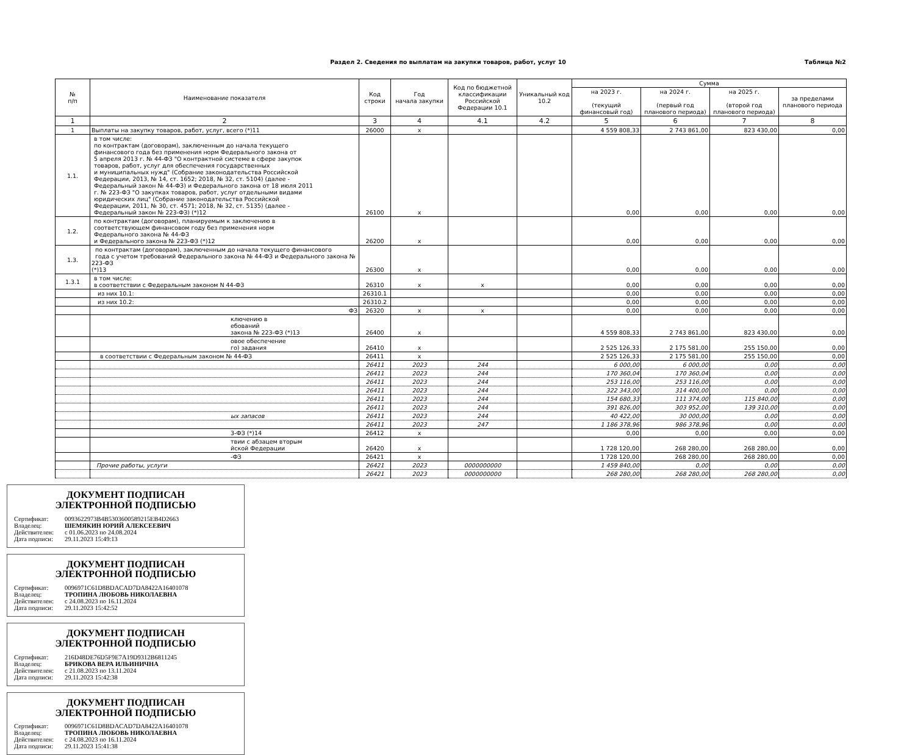Раздел 2. Сведения по выплатам на закупки товаров, работ, услуг 10
Таблица №2
| № п/п | Наименование показателя | Код строки | Год начала закупки | Код по бюджетной классификации Российской Федерации 10.1 | Уникальный код 10.2 | Сумма | | | |
| --- | --- | --- | --- | --- | --- | --- | --- | --- | --- |
| | | | | | | на 2023 г. (текущий финансовый год) | на 2024 г. (первый год планового периода) | на 2025 г. (второй год планового периода) | за пределами планового периода |
| 1 | 2 | 3 | 4 | 4.1 | 4.2 | 5 | 6 | 7 | 8 |
| 1 | Выплаты на закупку товаров, работ, услуг, всего (*)11 | 26000 | x | | | 4 559 808,33 | 2 743 861,00 | 823 430,00 | 0,00 |
| 1.1. | в том числе: по контрактам (договорам), заключенным до начала текущего финансового года без применения норм Федерального закона от 5 апреля 2013 г. № 44-ФЗ "О контрактной системе в сфере закупок товаров, работ, услуг для обеспечения государственных и муниципальных нужд" (Собрание законодательства Российской Федерации, 2013, № 14, ст. 1652; 2018, № 32, ст. 5104) (далее - Федеральный закон № 44-ФЗ) и Федерального закона от 18 июля 2011 г. № 223-ФЗ "О закупках товаров, работ, услуг отдельными видами юридических лиц" (Собрание законодательства Российской Федерации, 2011, № 30, ст. 4571; 2018, № 32, ст. 5135) (далее - Федеральный закон № 223-ФЗ) (*)12 | 26100 | x | | | 0,00 | 0,00 | 0,00 | 0,00 |
| 1.2. | по контрактам (договорам), планируемым к заключению в соответствующем финансовом году без применения норм Федерального закона № 44-ФЗ и Федерального закона № 223-ФЗ (*)12 | 26200 | x | | | 0,00 | 0,00 | 0,00 | 0,00 |
| 1.3. | по контрактам (договорам), заключенным до начала текущего финансового года с учетом требований Федерального закона № 44-ФЗ и Федерального закона № 223-ФЗ (*)13 | 26300 | x | | | 0,00 | 0,00 | 0,00 | 0,00 |
| 1.3.1 | в том числе: в соответствии с Федеральным законом N 44-ФЗ | 26310 | x | x | | 0,00 | 0,00 | 0,00 | 0,00 |
| | из них 10.1: | 26310.1 | | | | 0,00 | 0,00 | 0,00 | 0,00 |
| | из них 10.2: | 26310.2 | | | | 0,00 | 0,00 | 0,00 | 0,00 |
| | ФЗ | 26320 | x | x | | 0,00 | 0,00 | 0,00 | 0,00 |
| | ключению в ебований закона № 223-ФЗ (*)13 | 26400 | x | | | 4 559 808,33 | 2 743 861,00 | 823 430,00 | 0,00 |
| | овое обеспечение го) задания | 26410 | x | | | 2 525 126,33 | 2 175 581,00 | 255 150,00 | 0,00 |
| | в соответствии с Федеральным законом № 44-ФЗ | 26411 | x | | | 2 525 126,33 | 2 175 581,00 | 255 150,00 | 0,00 |
| | | 26411 | 2023 | 244 | | 6 000,00 | 6 000,00 | 0,00 | 0,00 |
| | | 26411 | 2023 | 244 | | 170 360,04 | 170 360,04 | 0,00 | 0,00 |
| | | 26411 | 2023 | 244 | | 253 116,00 | 253 116,00 | 0,00 | 0,00 |
| | | 26411 | 2023 | 244 | | 322 343,00 | 314 400,00 | 0,00 | 0,00 |
| | | 26411 | 2023 | 244 | | 154 680,33 | 111 374,00 | 115 840,00 | 0,00 |
| | | 26411 | 2023 | 244 | | 391 826,00 | 303 952,00 | 139 310,00 | 0,00 |
| | ых запасов | 26411 | 2023 | 244 | | 40 422,00 | 30 000,00 | 0,00 | 0,00 |
| | | 26411 | 2023 | 247 | | 1 186 378,96 | 986 378,96 | 0,00 | 0,00 |
| | 3-ФЗ (*)14 | 26412 | x | | | 0,00 | 0,00 | 0,00 | 0,00 |
| | твии с абзацем вторым йской Федерации | 26420 | x | | | 1 728 120,00 | 268 280,00 | 268 280,00 | 0,00 |
| | -ФЗ | 26421 | x | | | 1 728 120,00 | 268 280,00 | 268 280,00 | 0,00 |
| | Прочие работы, услуги | 26421 | 2023 | 0000000000 | | 1 459 840,00 | 0,00 | 0,00 | 0,00 |
| | | 26421 | 2023 | 0000000000 | | 268 280,00 | 268 280,00 | 268 280,00 | 0,00 |
ДОКУМЕНТ ПОДПИСАН
ЭЛЕКТРОННОЙ ПОДПИСЬЮ
Сертификат: 0093622973B4B5303600589215EB4D2663
Владелец: ШЕМЯКИН ЮРИЙ АЛЕКСЕЕВИЧ
Действителен: с 01.06.2023 по 24.08.2024
Дата подписи: 29.11.2023 15:49:13
ДОКУМЕНТ ПОДПИСАН
ЭЛЕКТРОННОЙ ПОДПИСЬЮ
Сертификат: 0096971C61D8BDACAD7DA8422A16401078
Владелец: ТРОПИНА ЛЮБОВЬ НИКОЛАЕВНА
Действителен: с 24.08.2023 по 16.11.2024
Дата подписи: 29.11.2023 15:42:52
ДОКУМЕНТ ПОДПИСАН
ЭЛЕКТРОННОЙ ПОДПИСЬЮ
Сертификат: 216D48DE76D5F9E7A19D9312B6811245
Владелец: БРИКОВА ВЕРА ИЛЬИНИЧНА
Действителен: с 21.08.2023 по 13.11.2024
Дата подписи: 29.11.2023 15:42:38
ДОКУМЕНТ ПОДПИСАН
ЭЛЕКТРОННОЙ ПОДПИСЬЮ
Сертификат: 0096971C61D8BDACAD7DA8422A16401078
Владелец: ТРОПИНА ЛЮБОВЬ НИКОЛАЕВНА
Действителен: с 24.08.2023 по 16.11.2024
Дата подписи: 29.11.2023 15:41:38